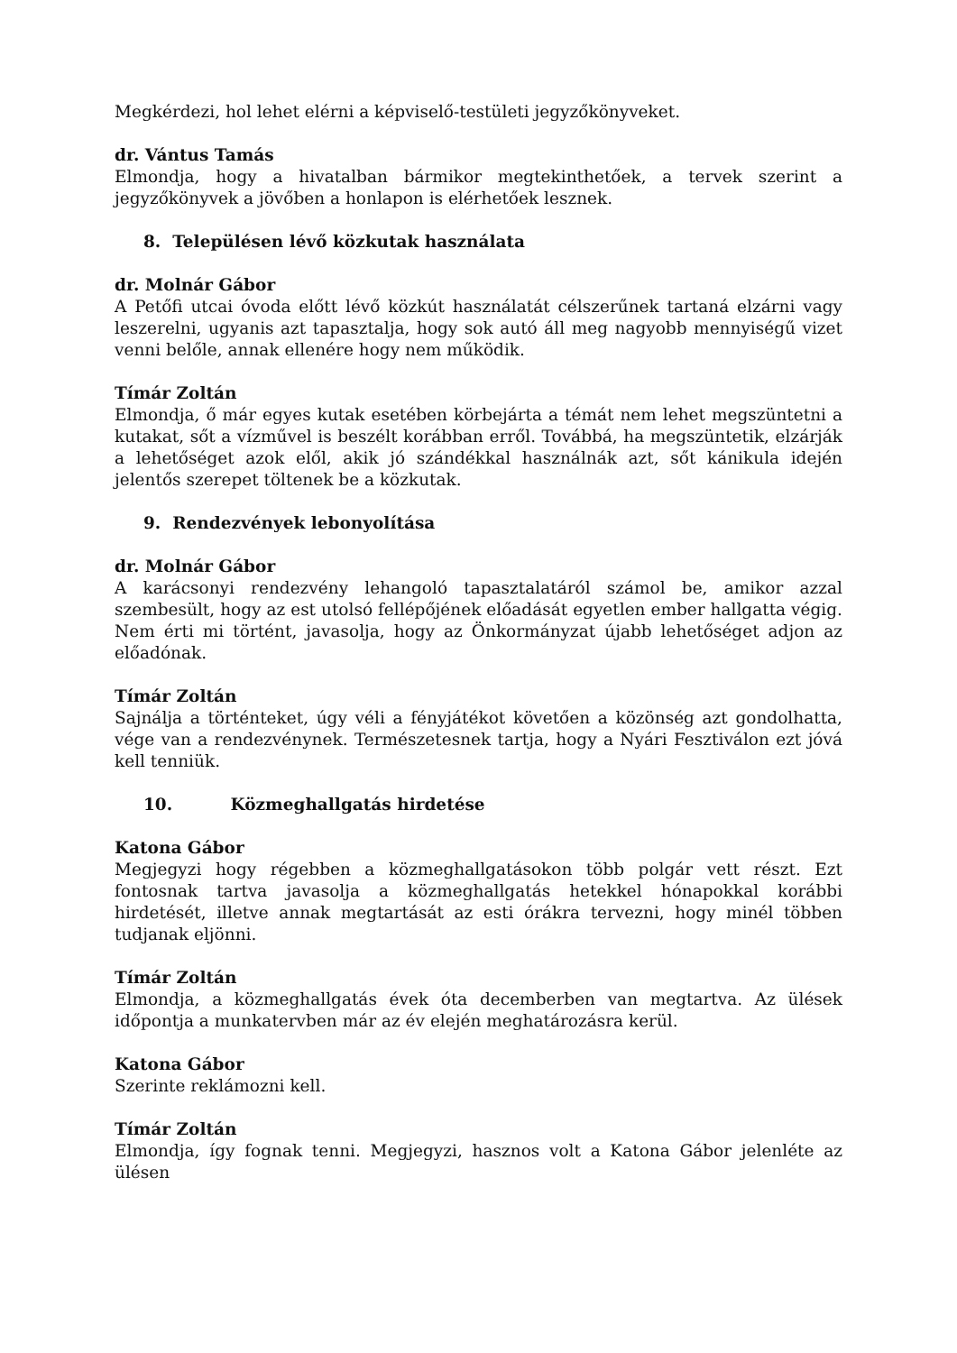Megkérdezi, hol lehet elérni a képviselő-testületi jegyzőkönyveket.
dr. Vántus Tamás
Elmondja, hogy a hivatalban bármikor megtekinthetőek, a tervek szerint a jegyzőkönyvek a jövőben a honlapon is elérhetőek lesznek.
8. Településen lévő közkutak használata
dr. Molnár Gábor
A Petőfi utcai óvoda előtt lévő közkút használatát célszerűnek tartaná elzárni vagy leszerelni, ugyanis azt tapasztalja, hogy sok autó áll meg nagyobb mennyiségű vizet venni belőle, annak ellenére hogy nem működik.
Tímár Zoltán
Elmondja, ő már egyes kutak esetében körbejárta a témát nem lehet megszüntetni a kutakat, sőt a vízművel is beszélt korábban erről. Továbbá, ha megszüntetik, elzárják a lehetőséget azok elől, akik jó szándékkal használnák azt, sőt kánikula idején jelentős szerepet töltenek be a közkutak.
9. Rendezvények lebonyolítása
dr. Molnár Gábor
A karácsonyi rendezvény lehangoló tapasztalatáról számol be, amikor azzal szembesült, hogy az est utolsó fellépőjének előadását egyetlen ember hallgatta végig. Nem érti mi történt, javasolja, hogy az Önkormányzat újabb lehetőséget adjon az előadónak.
Tímár Zoltán
Sajnálja a történteket, úgy véli a fényjátékot követően a közönség azt gondolhatta, vége van a rendezvénynek. Természetesnek tartja, hogy a Nyári Fesztiválon ezt jóvá kell tenniük.
10. Közmeghallgatás hirdetése
Katona Gábor
Megjegyzi hogy régebben a közmeghallgatásokon több polgár vett részt. Ezt fontosnak tartva javasolja a közmeghallgatás hetekkel hónapokkal korábbi hirdetését, illetve annak megtartását az esti órákra tervezni, hogy minél többen tudjanak eljönni.
Tímár Zoltán
Elmondja, a közmeghallgatás évek óta decemberben van megtartva. Az ülések időpontja a munkatervben már az év elején meghatározásra kerül.
Katona Gábor
Szerinte reklámozni kell.
Tímár Zoltán
Elmondja, így fognak tenni. Megjegyzi, hasznos volt a Katona Gábor jelenléte az ülésen